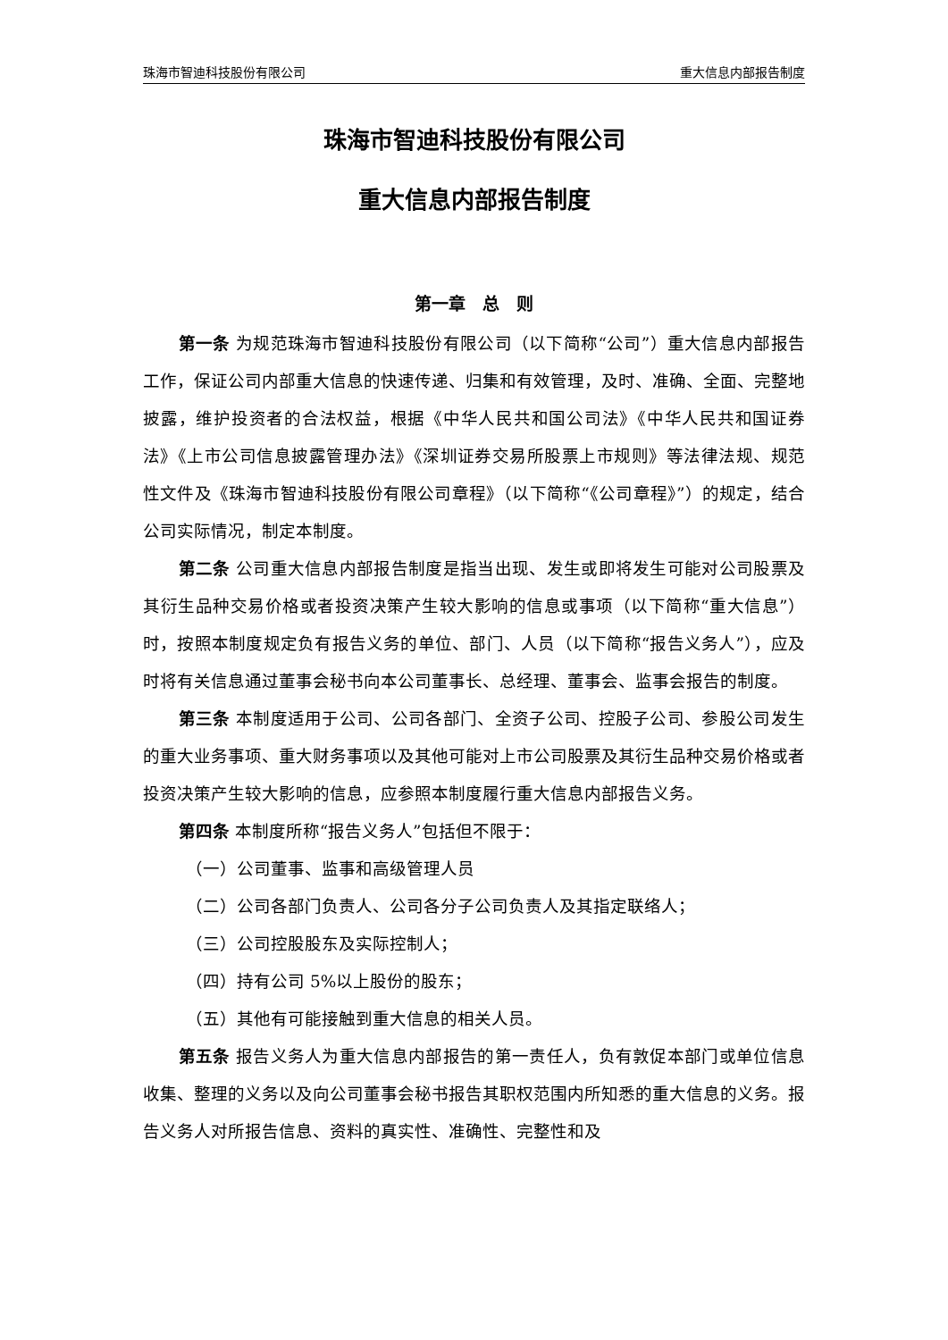珠海市智迪科技股份有限公司 重大信息内部报告制度
珠海市智迪科技股份有限公司
重大信息内部报告制度
第一章　总　则
第一条 为规范珠海市智迪科技股份有限公司（以下简称“公司”）重大信息内部报告工作，保证公司内部重大信息的快速传递、归集和有效管理，及时、准确、全面、完整地披露，维护投资者的合法权益，根据《中华人民共和国公司法》《中华人民共和国证券法》《上市公司信息披露管理办法》《深圳证券交易所股票上市规则》等法律法规、规范性文件及《珠海市智迪科技股份有限公司章程》（以下简称“《公司章程》”）的规定，结合公司实际情况，制定本制度。
第二条 公司重大信息内部报告制度是指当出现、发生或即将发生可能对公司股票及其衍生品种交易价格或者投资决策产生较大影响的信息或事项（以下简称“重大信息”）时，按照本制度规定负有报告义务的单位、部门、人员（以下简称“报告义务人”），应及时将有关信息通过董事会秘书向本公司董事长、总经理、董事会、监事会报告的制度。
第三条 本制度适用于公司、公司各部门、全资子公司、控股子公司、参股公司发生的重大业务事项、重大财务事项以及其他可能对上市公司股票及其衍生品种交易价格或者投资决策产生较大影响的信息，应参照本制度履行重大信息内部报告义务。
第四条 本制度所称“报告义务人”包括但不限于：
（一）公司董事、监事和高级管理人员
（二）公司各部门负责人、公司各分子公司负责人及其指定联络人；
（三）公司控股股东及实际控制人；
（四）持有公司 5%以上股份的股东；
（五）其他有可能接触到重大信息的相关人员。
第五条 报告义务人为重大信息内部报告的第一责任人，负有敦促本部门或单位信息收集、整理的义务以及向公司董事会秘书报告其职权范围内所知悉的重大信息的义务。报告义务人对所报告信息、资料的真实性、准确性、完整性和及